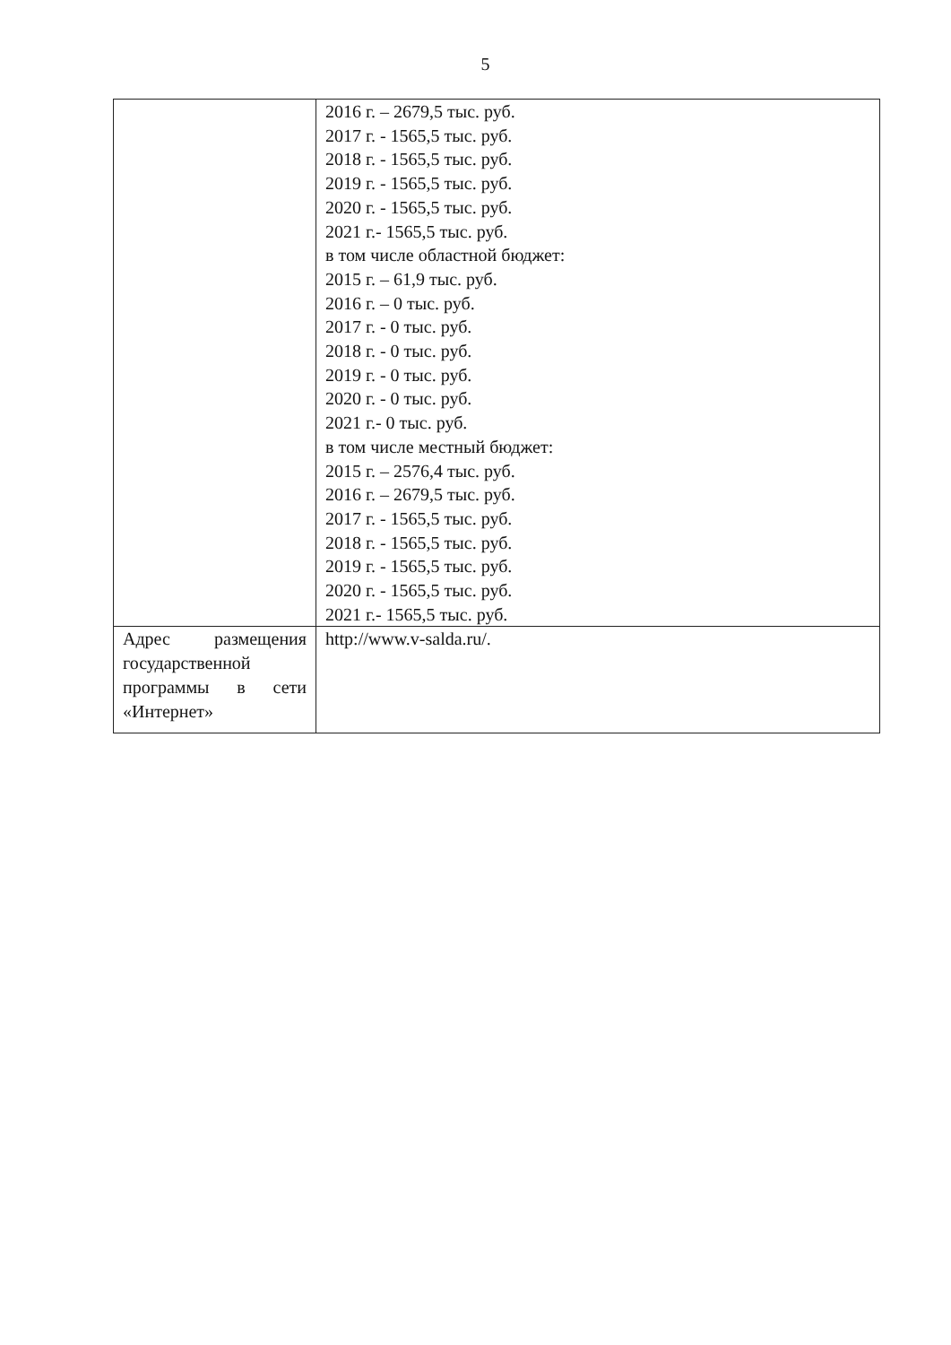5
| | 2016 г. – 2679,5 тыс. руб. 2017 г. - 1565,5 тыс. руб. 2018 г. - 1565,5 тыс. руб. 2019 г. - 1565,5 тыс. руб. 2020 г. - 1565,5 тыс. руб. 2021 г.- 1565,5 тыс. руб. в том числе областной бюджет: 2015 г. – 61,9 тыс. руб. 2016 г. – 0 тыс. руб. 2017 г. - 0 тыс. руб. 2018 г. - 0 тыс. руб. 2019 г. - 0 тыс. руб. 2020 г. - 0 тыс. руб. 2021 г.- 0 тыс. руб. в том числе местный бюджет: 2015 г. – 2576,4 тыс. руб. 2016 г. – 2679,5 тыс. руб. 2017 г. - 1565,5 тыс. руб. 2018 г. - 1565,5 тыс. руб. 2019 г. - 1565,5 тыс. руб. 2020 г. - 1565,5 тыс. руб. 2021 г.- 1565,5 тыс. руб. |
| Адрес размещения государственной программы в сети «Интернет» | http://www.v-salda.ru/. |